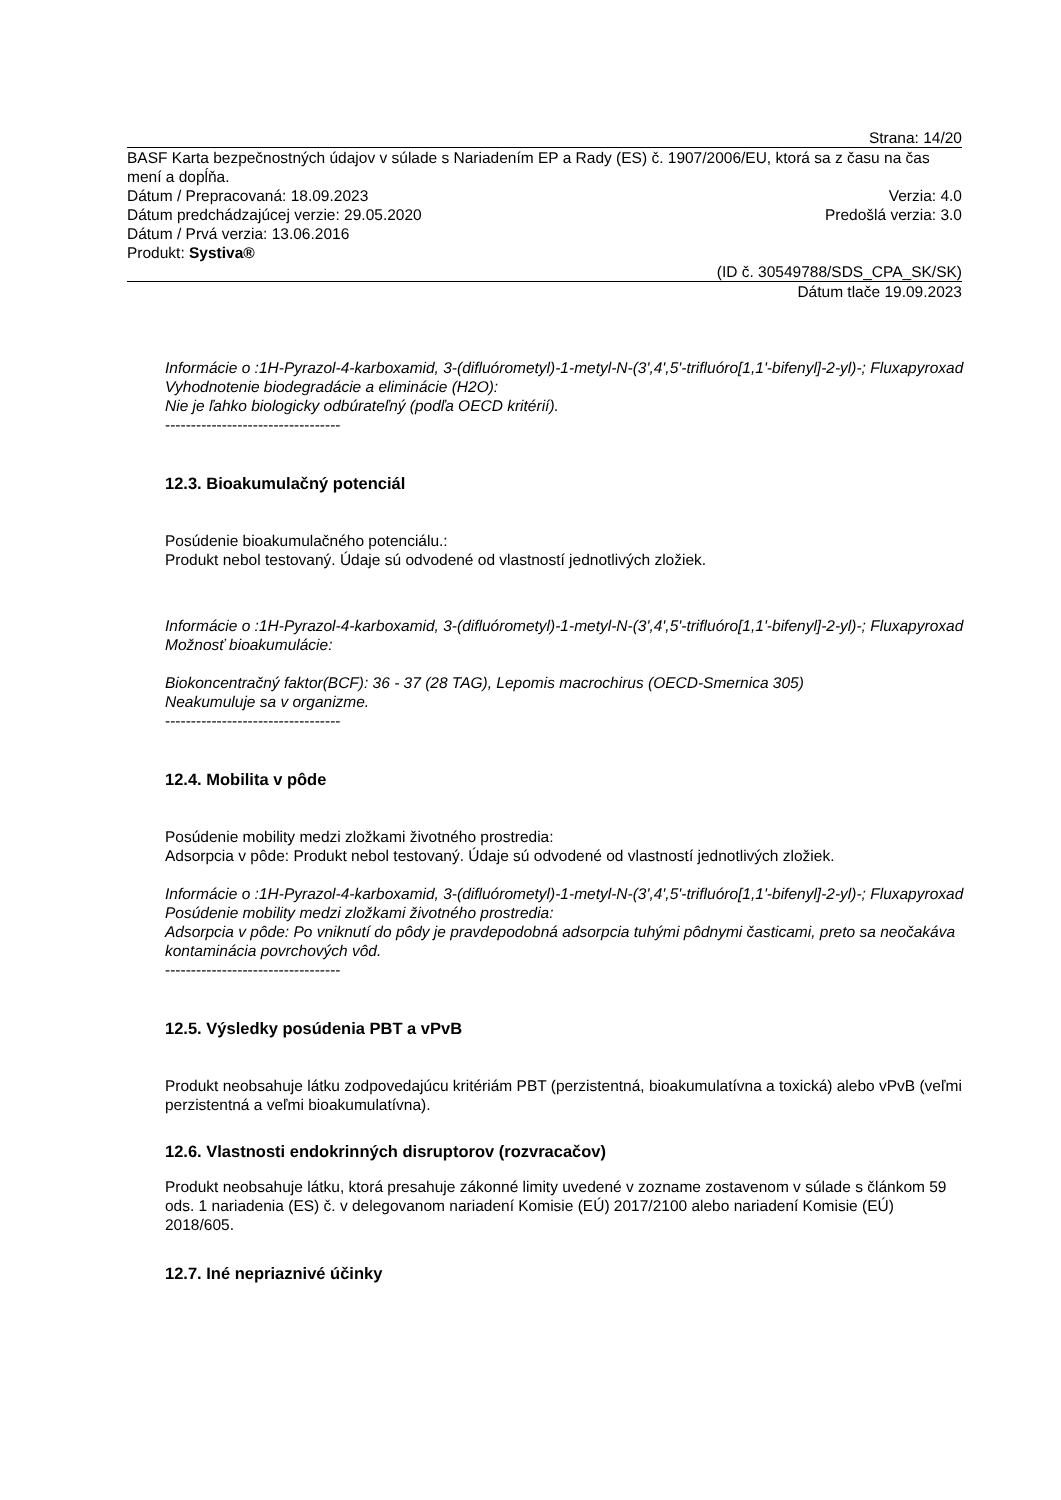Strana: 14/20
BASF Karta bezpečnostných údajov v súlade s Nariadením EP a Rady (ES) č. 1907/2006/EU, ktorá sa z času na čas mení a dopĺňa.
Dátum / Prepracovaná: 18.09.2023 Verzia: 4.0
Dátum predchádzajúcej verzie: 29.05.2020 Predošlá verzia: 3.0
Dátum / Prvá verzia: 13.06.2016
Produkt: Systiva®
(ID č. 30549788/SDS_CPA_SK/SK)
Dátum tlače 19.09.2023
Informácie o :1H-Pyrazol-4-karboxamid, 3-(difluórometyl)-1-metyl-N-(3',4',5'-trifluóro[1,1'-bifenyl]-2-yl)-; Fluxapyroxad
Vyhodnotenie biodegradácie a eliminácie (H2O):
Nie je ľahko biologicky odbúrateľný (podľa OECD kritérií).
----------------------------------
12.3. Bioakumulačný potenciál
Posúdenie bioakumulačného potenciálu.:
Produkt nebol testovaný. Údaje sú odvodené od vlastností jednotlivých zložiek.
Informácie o :1H-Pyrazol-4-karboxamid, 3-(difluórometyl)-1-metyl-N-(3',4',5'-trifluóro[1,1'-bifenyl]-2-yl)-; Fluxapyroxad
Možnosť bioakumulácie:
Biokoncentračný faktor(BCF): 36 - 37 (28 TAG), Lepomis macrochirus (OECD-Smernica 305)
Neakumuluje sa v organizme.
----------------------------------
12.4. Mobilita v pôde
Posúdenie mobility medzi zložkami životného prostredia:
Adsorpcia v pôde: Produkt nebol testovaný. Údaje sú odvodené od vlastností jednotlivých zložiek.
Informácie o :1H-Pyrazol-4-karboxamid, 3-(difluórometyl)-1-metyl-N-(3',4',5'-trifluóro[1,1'-bifenyl]-2-yl)-; Fluxapyroxad
Posúdenie mobility medzi zložkami životného prostredia:
Adsorpcia v pôde: Po vniknutí do pôdy je pravdepodobná adsorpcia tuhými pôdnymi časticami, preto sa neočakáva kontaminácia povrchových vôd.
----------------------------------
12.5. Výsledky posúdenia PBT a vPvB
Produkt neobsahuje látku zodpovedajúcu kritériám PBT (perzistentná, bioakumulatívna a toxická) alebo vPvB (veľmi perzistentná a veľmi bioakumulatívna).
12.6. Vlastnosti endokrinných disruptorov (rozvracačov)
Produkt neobsahuje látku, ktorá presahuje zákonné limity uvedené v zozname zostavenom v súlade s článkom 59 ods. 1 nariadenia (ES) č. v delegovanom nariadení Komisie (EÚ) 2017/2100 alebo nariadení Komisie (EÚ) 2018/605.
12.7. Iné nepriaznivé účinky